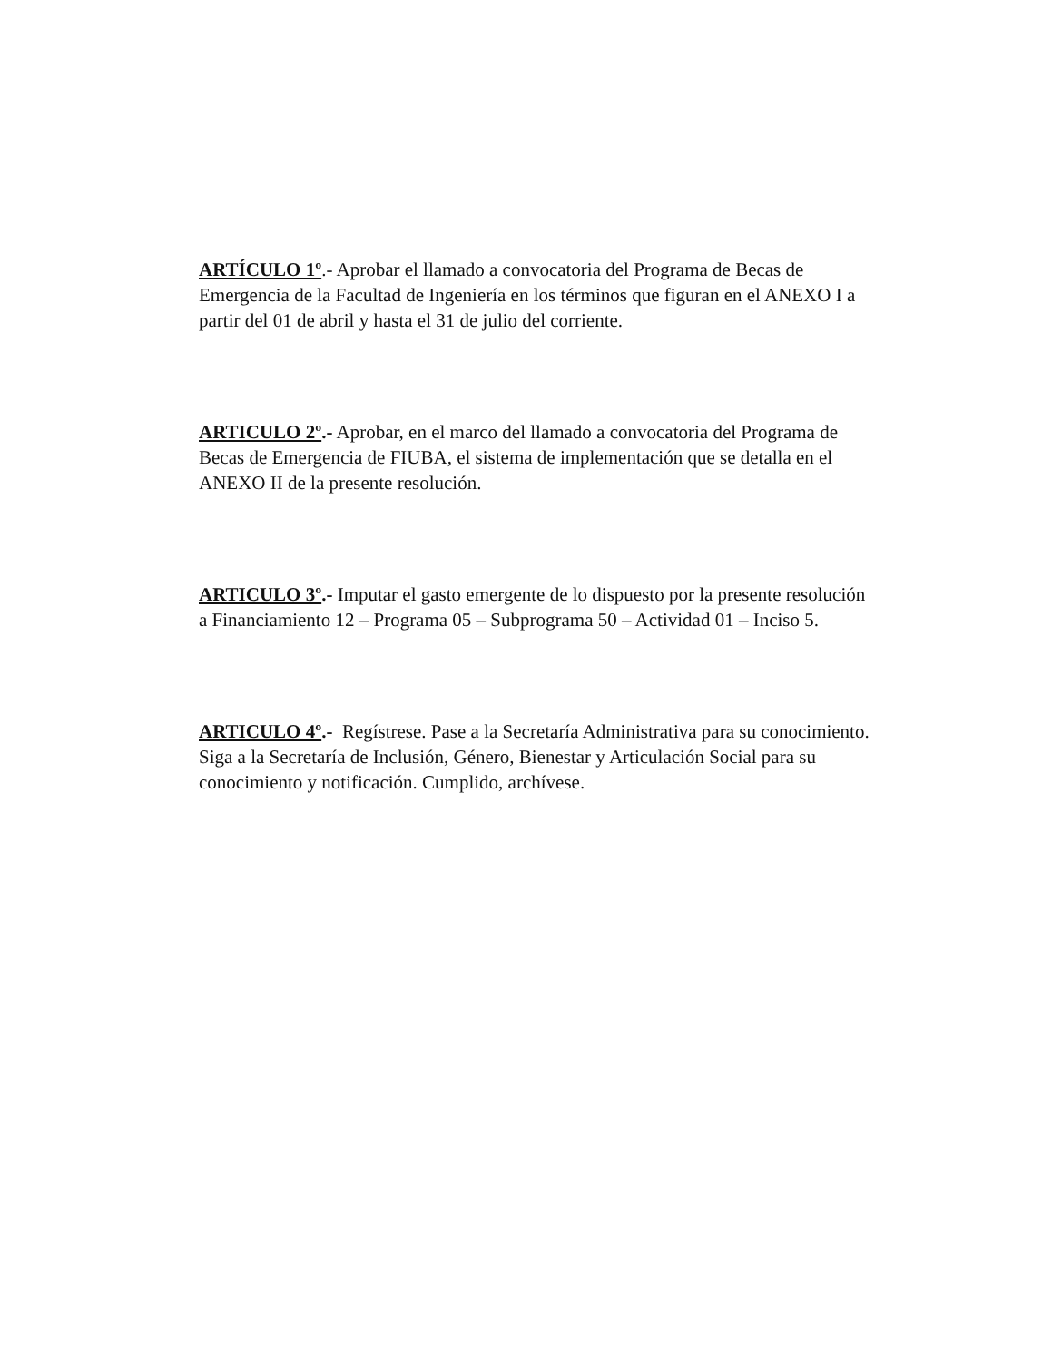ARTÍCULO 1º.- Aprobar el llamado a convocatoria del Programa de Becas de Emergencia de la Facultad de Ingeniería en los términos que figuran en el ANEXO I a partir del 01 de abril y hasta el 31 de julio del corriente.
ARTICULO 2º.- Aprobar, en el marco del llamado a convocatoria del Programa de Becas de Emergencia de FIUBA, el sistema de implementación que se detalla en el ANEXO II de la presente resolución.
ARTICULO 3º.- Imputar el gasto emergente de lo dispuesto por la presente resolución a Financiamiento 12 – Programa 05 – Subprograma 50 – Actividad 01 – Inciso 5.
ARTICULO 4º.- Regístrese. Pase a la Secretaría Administrativa para su conocimiento. Siga a la Secretaría de Inclusión, Género, Bienestar y Articulación Social para su conocimiento y notificación. Cumplido, archívese.